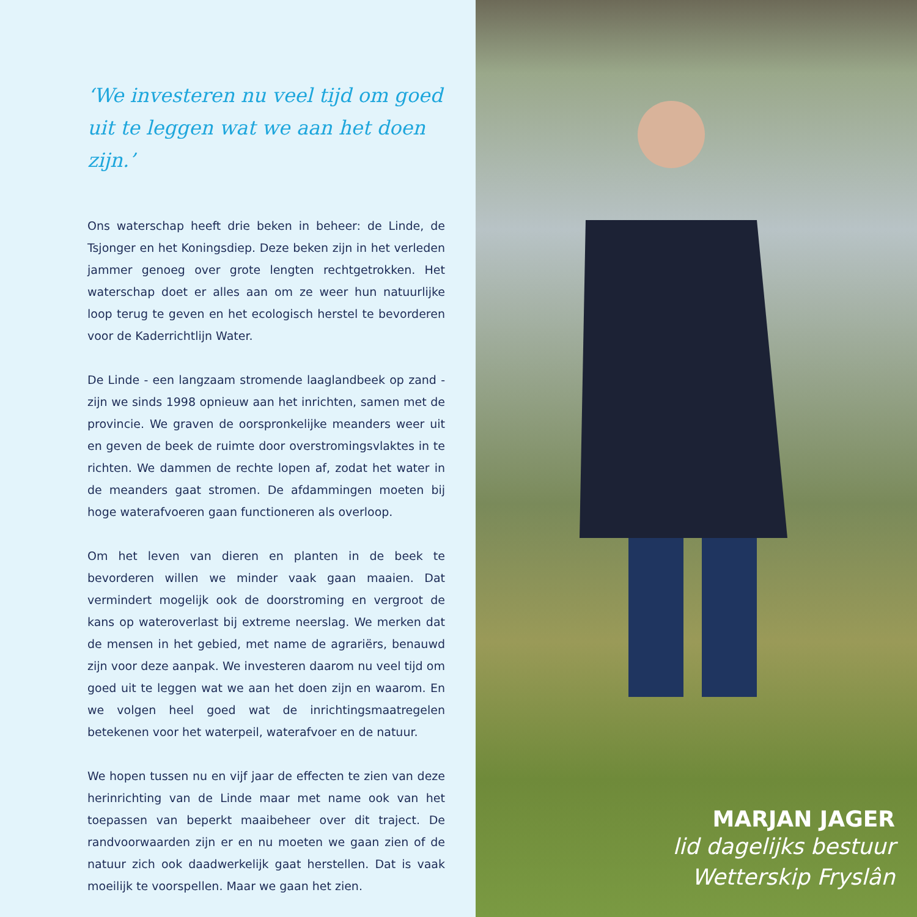‘We investeren nu veel tijd om goed uit te leggen wat we aan het doen zijn.’
Ons waterschap heeft drie beken in beheer: de Linde, de Tsjonger en het Koningsdiep. Deze beken zijn in het verleden jammer genoeg over grote lengten rechtgetrokken. Het waterschap doet er alles aan om ze weer hun natuurlijke loop terug te geven en het ecologisch herstel te bevorderen voor de Kaderrichtlijn Water.
De Linde - een langzaam stromende laaglandbeek op zand - zijn we sinds 1998 opnieuw aan het inrichten, samen met de provincie. We graven de oorspronkelijke meanders weer uit en geven de beek de ruimte door overstromingsvlaktes in te richten. We dammen de rechte lopen af, zodat het water in de meanders gaat stromen. De afdammingen moeten bij hoge waterafvoeren gaan functioneren als overloop.
Om het leven van dieren en planten in de beek te bevorderen willen we minder vaak gaan maaien. Dat vermindert mogelijk ook de doorstroming en vergroot de kans op wateroverlast bij extreme neerslag. We merken dat de mensen in het gebied, met name de agrariërs, benauwd zijn voor deze aanpak. We investeren daarom nu veel tijd om goed uit te leggen wat we aan het doen zijn en waarom. En we volgen heel goed wat de inrichtingsmaatregelen betekenen voor het waterpeil, waterafvoer en de natuur.
We hopen tussen nu en vijf jaar de effecten te zien van deze herinrichting van de Linde maar met name ook van het toepassen van beperkt maaibeheer over dit traject. De randvoorwaarden zijn er en nu moeten we gaan zien of de natuur zich ook daadwerkelijk gaat herstellen. Dat is vaak moeilijk te voorspellen. Maar we gaan het zien.
MARJAN JAGER
lid dagelijks bestuur
Wetterskip Fryslân